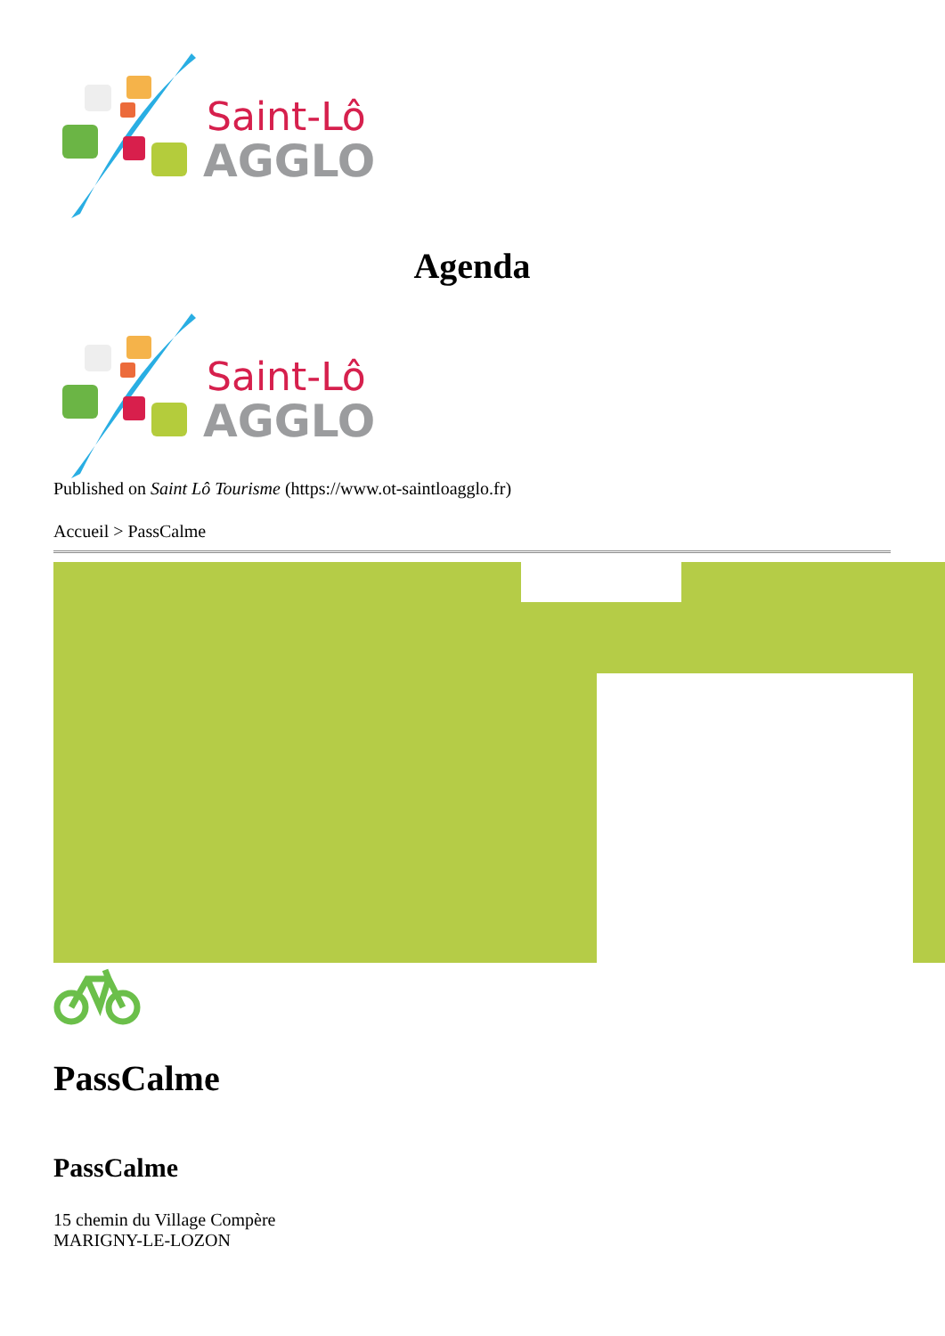Saint-Lô
AGGLO
Agenda
Saint-Lô
AGGLO
Published on Saint Lô Tourisme (https://www.ot-saintloagglo.fr)
Accueil > PassCalme
PassCalme
PassCalme
15 chemin du Village Compère
MARIGNY-LE-LOZON